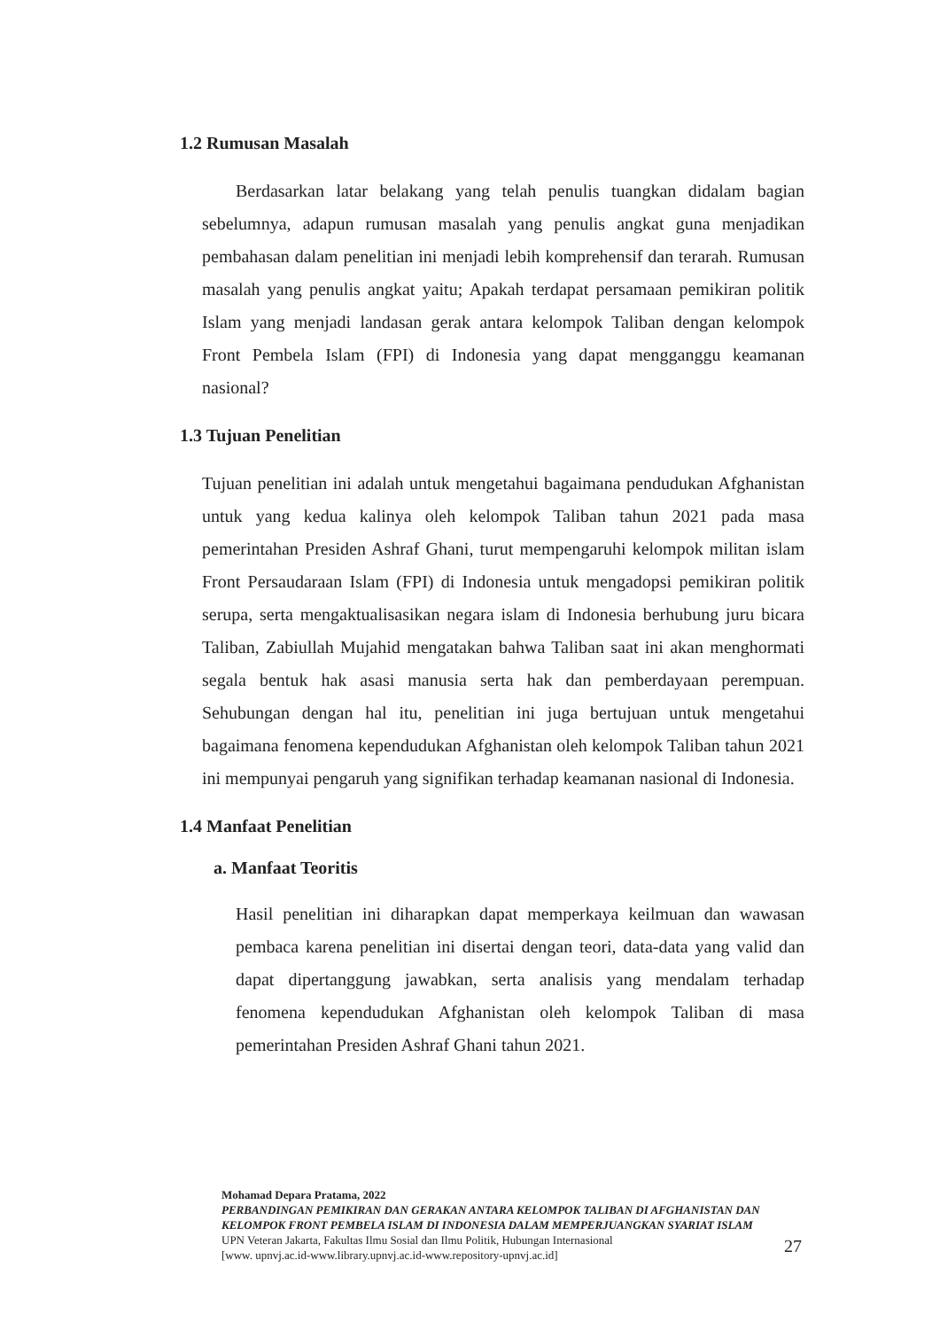1.2 Rumusan Masalah
Berdasarkan latar belakang yang telah penulis tuangkan didalam bagian sebelumnya, adapun rumusan masalah yang penulis angkat guna menjadikan pembahasan dalam penelitian ini menjadi lebih komprehensif dan terarah. Rumusan masalah yang penulis angkat yaitu; Apakah terdapat persamaan pemikiran politik Islam yang menjadi landasan gerak antara kelompok Taliban dengan kelompok Front Pembela Islam (FPI) di Indonesia yang dapat mengganggu keamanan nasional?
1.3 Tujuan Penelitian
Tujuan penelitian ini adalah untuk mengetahui bagaimana pendudukan Afghanistan untuk yang kedua kalinya oleh kelompok Taliban tahun 2021 pada masa pemerintahan Presiden Ashraf Ghani, turut mempengaruhi kelompok militan islam Front Persaudaraan Islam (FPI) di Indonesia untuk mengadopsi pemikiran politik serupa, serta mengaktualisasikan negara islam di Indonesia berhubung juru bicara Taliban, Zabiullah Mujahid mengatakan bahwa Taliban saat ini akan menghormati segala bentuk hak asasi manusia serta hak dan pemberdayaan perempuan. Sehubungan dengan hal itu, penelitian ini juga bertujuan untuk mengetahui bagaimana fenomena kependudukan Afghanistan oleh kelompok Taliban tahun 2021 ini mempunyai pengaruh yang signifikan terhadap keamanan nasional di Indonesia.
1.4 Manfaat Penelitian
a. Manfaat Teoritis
Hasil penelitian ini diharapkan dapat memperkaya keilmuan dan wawasan pembaca karena penelitian ini disertai dengan teori, data-data yang valid dan dapat dipertanggung jawabkan, serta analisis yang mendalam terhadap fenomena kependudukan Afghanistan oleh kelompok Taliban di masa pemerintahan Presiden Ashraf Ghani tahun 2021.
Mohamad Depara Pratama, 2022
PERBANDINGAN PEMIKIRAN DAN GERAKAN ANTARA KELOMPOK TALIBAN DI AFGHANISTAN DAN KELOMPOK FRONT PEMBELA ISLAM DI INDONESIA DALAM MEMPERJUANGKAN SYARIAT ISLAM
UPN Veteran Jakarta, Fakultas Ilmu Sosial dan Ilmu Politik, Hubungan Internasional
[www. upnvj.ac.id-www.library.upnvj.ac.id-www.repository-upnvj.ac.id]
27